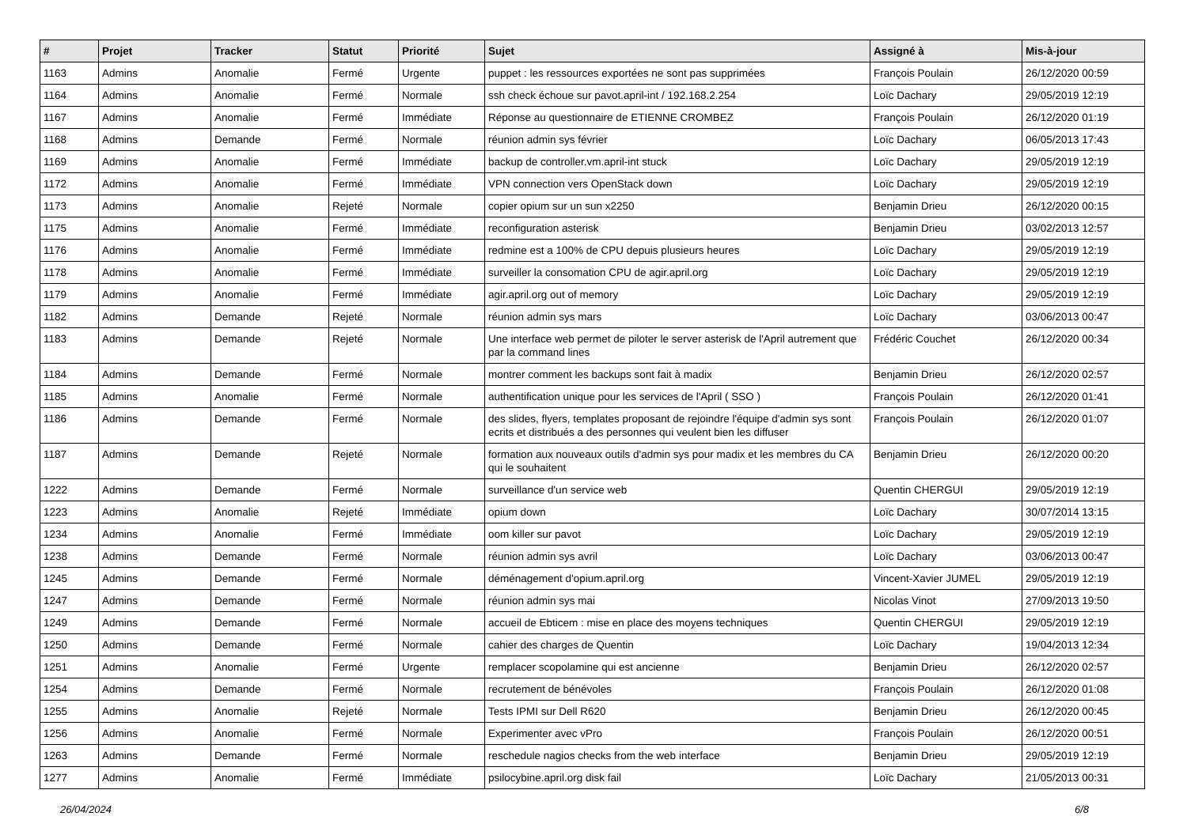| # | Projet | Tracker | Statut | Priorité | Sujet | Assigné à | Mis-à-jour |
| --- | --- | --- | --- | --- | --- | --- | --- |
| 1163 | Admins | Anomalie | Fermé | Urgente | puppet : les ressources exportées ne sont pas supprimées | François Poulain | 26/12/2020 00:59 |
| 1164 | Admins | Anomalie | Fermé | Normale | ssh check échoue sur pavot.april-int / 192.168.2.254 | Loïc Dachary | 29/05/2019 12:19 |
| 1167 | Admins | Anomalie | Fermé | Immédiate | Réponse au questionnaire de ETIENNE CROMBEZ | François Poulain | 26/12/2020 01:19 |
| 1168 | Admins | Demande | Fermé | Normale | réunion admin sys février | Loïc Dachary | 06/05/2013 17:43 |
| 1169 | Admins | Anomalie | Fermé | Immédiate | backup de controller.vm.april-int stuck | Loïc Dachary | 29/05/2019 12:19 |
| 1172 | Admins | Anomalie | Fermé | Immédiate | VPN connection vers OpenStack down | Loïc Dachary | 29/05/2019 12:19 |
| 1173 | Admins | Anomalie | Rejeté | Normale | copier opium sur un sun x2250 | Benjamin Drieu | 26/12/2020 00:15 |
| 1175 | Admins | Anomalie | Fermé | Immédiate | reconfiguration asterisk | Benjamin Drieu | 03/02/2013 12:57 |
| 1176 | Admins | Anomalie | Fermé | Immédiate | redmine est a 100% de CPU depuis plusieurs heures | Loïc Dachary | 29/05/2019 12:19 |
| 1178 | Admins | Anomalie | Fermé | Immédiate | surveiller la consomation CPU de agir.april.org | Loïc Dachary | 29/05/2019 12:19 |
| 1179 | Admins | Anomalie | Fermé | Immédiate | agir.april.org out of memory | Loïc Dachary | 29/05/2019 12:19 |
| 1182 | Admins | Demande | Rejeté | Normale | réunion admin sys mars | Loïc Dachary | 03/06/2013 00:47 |
| 1183 | Admins | Demande | Rejeté | Normale | Une interface web permet de piloter le server asterisk de l'April autrement que par la command lines | Frédéric Couchet | 26/12/2020 00:34 |
| 1184 | Admins | Demande | Fermé | Normale | montrer comment les backups sont fait à madix | Benjamin Drieu | 26/12/2020 02:57 |
| 1185 | Admins | Anomalie | Fermé | Normale | authentification unique pour les services de l'April ( SSO ) | François Poulain | 26/12/2020 01:41 |
| 1186 | Admins | Demande | Fermé | Normale | des slides, flyers, templates proposant de rejoindre l'équipe d'admin sys sont ecrits et distribués a des personnes qui veulent bien les diffuser | François Poulain | 26/12/2020 01:07 |
| 1187 | Admins | Demande | Rejeté | Normale | formation aux nouveaux outils d'admin sys pour madix et les membres du CA qui le souhaitent | Benjamin Drieu | 26/12/2020 00:20 |
| 1222 | Admins | Demande | Fermé | Normale | surveillance d'un service web | Quentin CHERGUI | 29/05/2019 12:19 |
| 1223 | Admins | Anomalie | Rejeté | Immédiate | opium down | Loïc Dachary | 30/07/2014 13:15 |
| 1234 | Admins | Anomalie | Fermé | Immédiate | oom killer sur pavot | Loïc Dachary | 29/05/2019 12:19 |
| 1238 | Admins | Demande | Fermé | Normale | réunion admin sys avril | Loïc Dachary | 03/06/2013 00:47 |
| 1245 | Admins | Demande | Fermé | Normale | déménagement d'opium.april.org | Vincent-Xavier JUMEL | 29/05/2019 12:19 |
| 1247 | Admins | Demande | Fermé | Normale | réunion admin sys mai | Nicolas Vinot | 27/09/2013 19:50 |
| 1249 | Admins | Demande | Fermé | Normale | accueil de Ebticem : mise en place des moyens techniques | Quentin CHERGUI | 29/05/2019 12:19 |
| 1250 | Admins | Demande | Fermé | Normale | cahier des charges de Quentin | Loïc Dachary | 19/04/2013 12:34 |
| 1251 | Admins | Anomalie | Fermé | Urgente | remplacer scopolamine qui est ancienne | Benjamin Drieu | 26/12/2020 02:57 |
| 1254 | Admins | Demande | Fermé | Normale | recrutement de bénévoles | François Poulain | 26/12/2020 01:08 |
| 1255 | Admins | Anomalie | Rejeté | Normale | Tests IPMI sur Dell R620 | Benjamin Drieu | 26/12/2020 00:45 |
| 1256 | Admins | Anomalie | Fermé | Normale | Experimenter avec vPro | François Poulain | 26/12/2020 00:51 |
| 1263 | Admins | Demande | Fermé | Normale | reschedule nagios checks from the web interface | Benjamin Drieu | 29/05/2019 12:19 |
| 1277 | Admins | Anomalie | Fermé | Immédiate | psilocybine.april.org disk fail | Loïc Dachary | 21/05/2013 00:31 |
26/04/2024 6/8